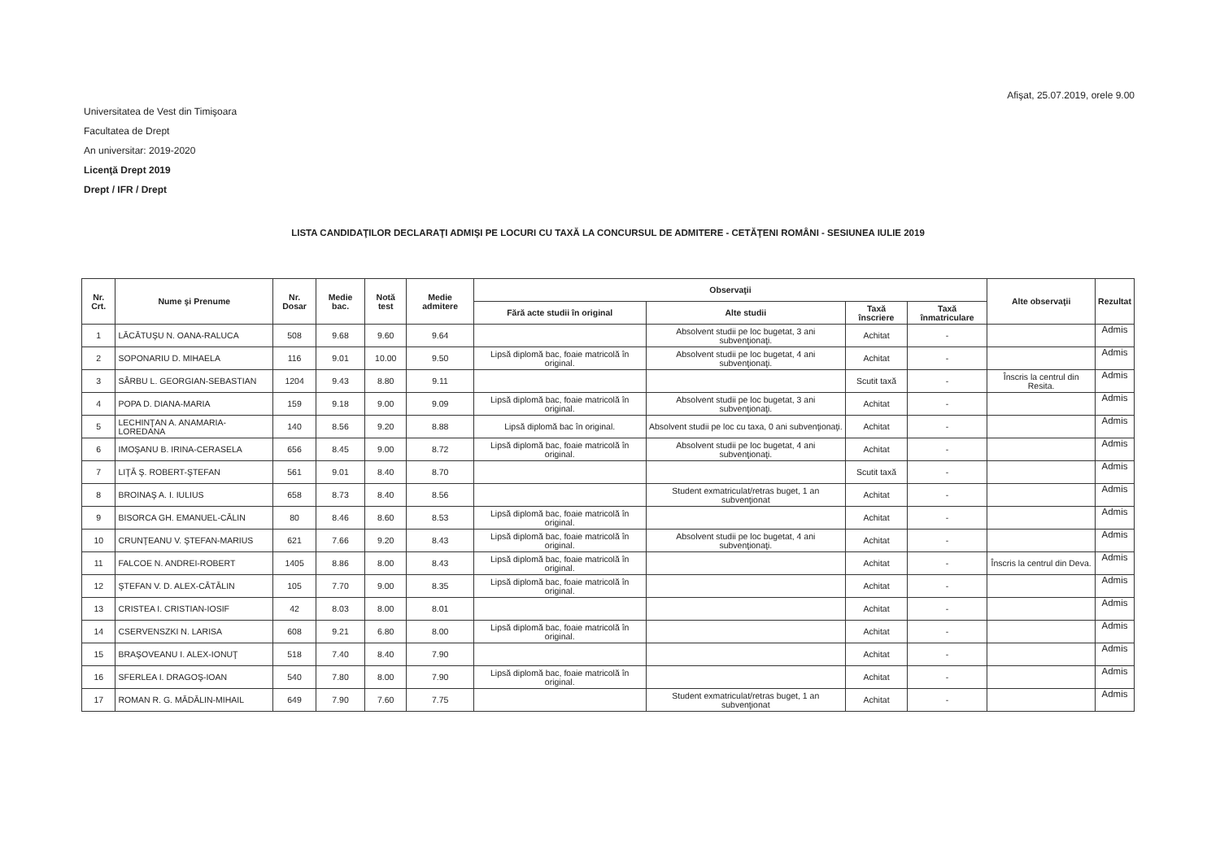Afişat, 25.07.2019, orele 9.00
Universitatea de Vest din Timişoara
Facultatea de Drept
An universitar: 2019-2020
Licenţă Drept 2019
Drept / IFR / Drept
LISTA CANDIDAŢILOR DECLARAŢI ADMIŞI PE LOCURI CU TAXĂ LA CONCURSUL DE ADMITERE - CETĂŢENI ROMÂNI - SESIUNEA IULIE 2019
| Nr. Crt. | Nume şi Prenume | Nr. Dosar | Medie bac. | Notă test | Medie admitere | Observaţii | | | | Alte observaţii | Rezultat |
| --- | --- | --- | --- | --- | --- | --- | --- | --- | --- | --- | --- |
| | | | | | | Fără acte studii în original | Alte studii | Taxă înscriere | Taxă înmatriculare | | |
| 1 | LĂCĂTUŞU N. OANA-RALUCA | 508 | 9.68 | 9.60 | 9.64 | | Absolvent studii pe loc bugetat, 3 ani subvenţionaţi. | Achitat | - | | Admis |
| 2 | SOPONARIU D. MIHAELA | 116 | 9.01 | 10.00 | 9.50 | Lipsă diplomă bac, foaie matricolă în original. | Absolvent studii pe loc bugetat, 4 ani subvenţionaţi. | Achitat | - | | Admis |
| 3 | SÂRBU L. GEORGIAN-SEBASTIAN | 1204 | 9.43 | 8.80 | 9.11 | | | Scutit taxă | - | Înscris la centrul din Resita. | Admis |
| 4 | POPA D. DIANA-MARIA | 159 | 9.18 | 9.00 | 9.09 | Lipsă diplomă bac, foaie matricolă în original. | Absolvent studii pe loc bugetat, 3 ani subvenţionaţi. | Achitat | - | | Admis |
| 5 | LECHINŢAN A. ANAMARIA-LOREDANA | 140 | 8.56 | 9.20 | 8.88 | Lipsă diplomă bac în original. | Absolvent studii pe loc cu taxa, 0 ani subvenţionaţi. | Achitat | - | | Admis |
| 6 | IMOŞANU B. IRINA-CERASELA | 656 | 8.45 | 9.00 | 8.72 | Lipsă diplomă bac, foaie matricolă în original. | Absolvent studii pe loc bugetat, 4 ani subvenţionaţi. | Achitat | - | | Admis |
| 7 | LIŢĂ Ş. ROBERT-ŞTEFAN | 561 | 9.01 | 8.40 | 8.70 | | | Scutit taxă | - | | Admis |
| 8 | BROINAŞ A. I. IULIUS | 658 | 8.73 | 8.40 | 8.56 | | Student exmatriculat/retras buget, 1 an subvenţionat | Achitat | - | | Admis |
| 9 | BISORCA GH. EMANUEL-CĂLIN | 80 | 8.46 | 8.60 | 8.53 | Lipsă diplomă bac, foaie matricolă în original. | | Achitat | - | | Admis |
| 10 | CRUNŢEANU V. ŞTEFAN-MARIUS | 621 | 7.66 | 9.20 | 8.43 | Lipsă diplomă bac, foaie matricolă în original. | Absolvent studii pe loc bugetat, 4 ani subvenţionaţi. | Achitat | - | | Admis |
| 11 | FALCOE N. ANDREI-ROBERT | 1405 | 8.86 | 8.00 | 8.43 | Lipsă diplomă bac, foaie matricolă în original. | | Achitat | - | Înscris la centrul din Deva. | Admis |
| 12 | ŞTEFAN V. D. ALEX-CĂTĂLIN | 105 | 7.70 | 9.00 | 8.35 | Lipsă diplomă bac, foaie matricolă în original. | | Achitat | - | | Admis |
| 13 | CRISTEA I. CRISTIAN-IOSIF | 42 | 8.03 | 8.00 | 8.01 | | | Achitat | - | | Admis |
| 14 | CSERVENSZKI N. LARISA | 608 | 9.21 | 6.80 | 8.00 | Lipsă diplomă bac, foaie matricolă în original. | | Achitat | - | | Admis |
| 15 | BRAŞOVEANU I. ALEX-IONUŢ | 518 | 7.40 | 8.40 | 7.90 | | | Achitat | - | | Admis |
| 16 | SFERLEA I. DRAGOŞ-IOAN | 540 | 7.80 | 8.00 | 7.90 | Lipsă diplomă bac, foaie matricolă în original. | | Achitat | - | | Admis |
| 17 | ROMAN R. G. MĂDĂLIN-MIHAIL | 649 | 7.90 | 7.60 | 7.75 | | Student exmatriculat/retras buget, 1 an subvenţionat | Achitat | - | | Admis |